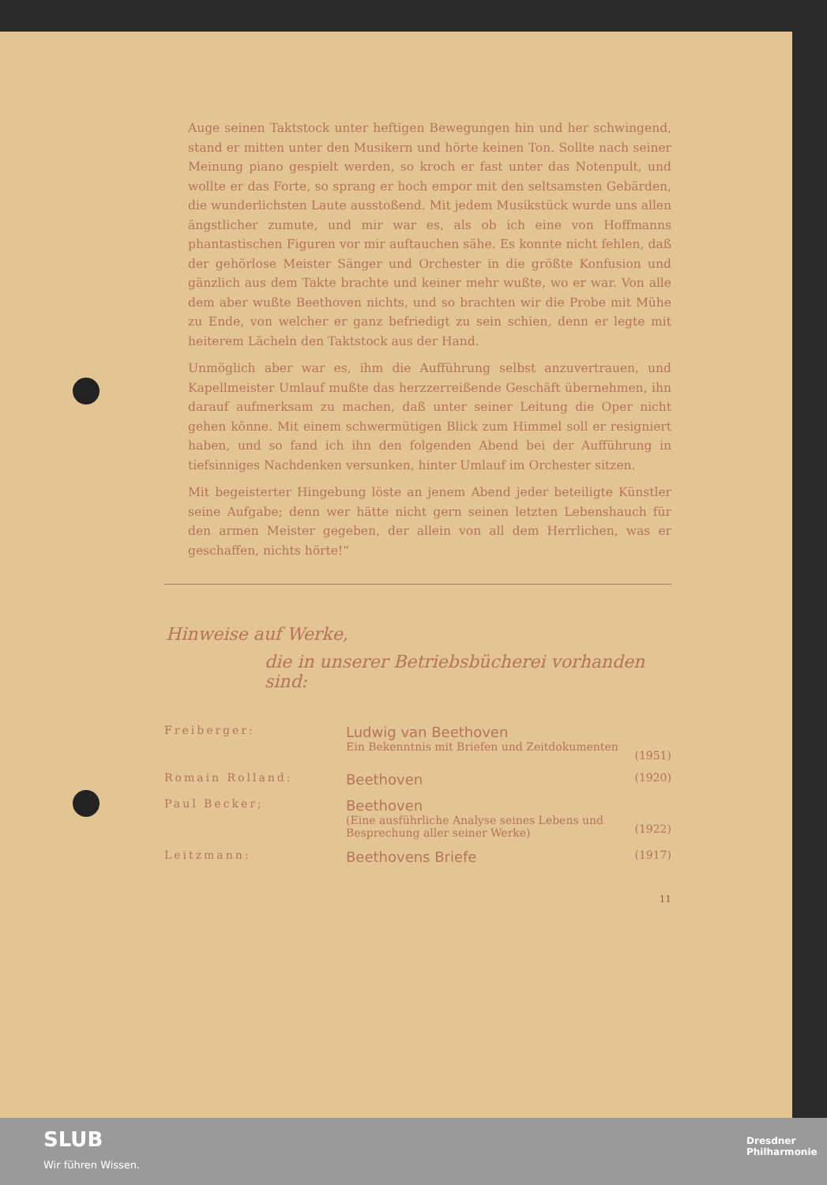Auge seinen Taktstock unter heftigen Bewegungen hin und her schwingend, stand er mitten unter den Musikern und hörte keinen Ton. Sollte nach seiner Meinung piano gespielt werden, so kroch er fast unter das Notenpult, und wollte er das Forte, so sprang er hoch empor mit den seltsamsten Gebärden, die wunderlichsten Laute ausstoßend. Mit jedem Musikstück wurde uns allen ängstlicher zumute, und mir war es, als ob ich eine von Hoffmanns phantastischen Figuren vor mir auftauchen sähe. Es konnte nicht fehlen, daß der gehörlose Meister Sänger und Orchester in die größte Konfusion und gänzlich aus dem Takte brachte und keiner mehr wußte, wo er war. Von alle dem aber wußte Beethoven nichts, und so brachten wir die Probe mit Mühe zu Ende, von welcher er ganz befriedigt zu sein schien, denn er legte mit heiterem Lächeln den Taktstock aus der Hand.
Unmöglich aber war es, ihm die Aufführung selbst anzuvertrauen, und Kapellmeister Umlauf mußte das herzzerreißende Geschäft übernehmen, ihn darauf aufmerksam zu machen, daß unter seiner Leitung die Oper nicht gehen könne. Mit einem schwermütigen Blick zum Himmel soll er resigniert haben, und so fand ich ihn den folgenden Abend bei der Aufführung in tiefsinniges Nachdenken versunken, hinter Umlauf im Orchester sitzen.
Mit begeisterter Hingebung löste an jenem Abend jeder beteiligte Künstler seine Aufgabe; denn wer hätte nicht gern seinen letzten Lebenshauch für den armen Meister gegeben, der allein von all dem Herrlichen, was er geschaffen, nichts hörte!“
Hinweise auf Werke,
die in unserer Betriebsbücherei vorhanden sind:
| Freiberger: | Ludwig van Beethoven Ein Bekenntnis mit Briefen und Zeitdokumenten | (1951) |
| Romain Rolland: | Beethoven | (1920) |
| Paul Becker; | Beethoven (Eine ausführliche Analyse seines Lebens und Besprechung aller seiner Werke) | (1922) |
| Leitzmann: | Beethovens Briefe | (1917) |
11
SLUB
Wir führen Wissen.
Dresdner
Philharmonie